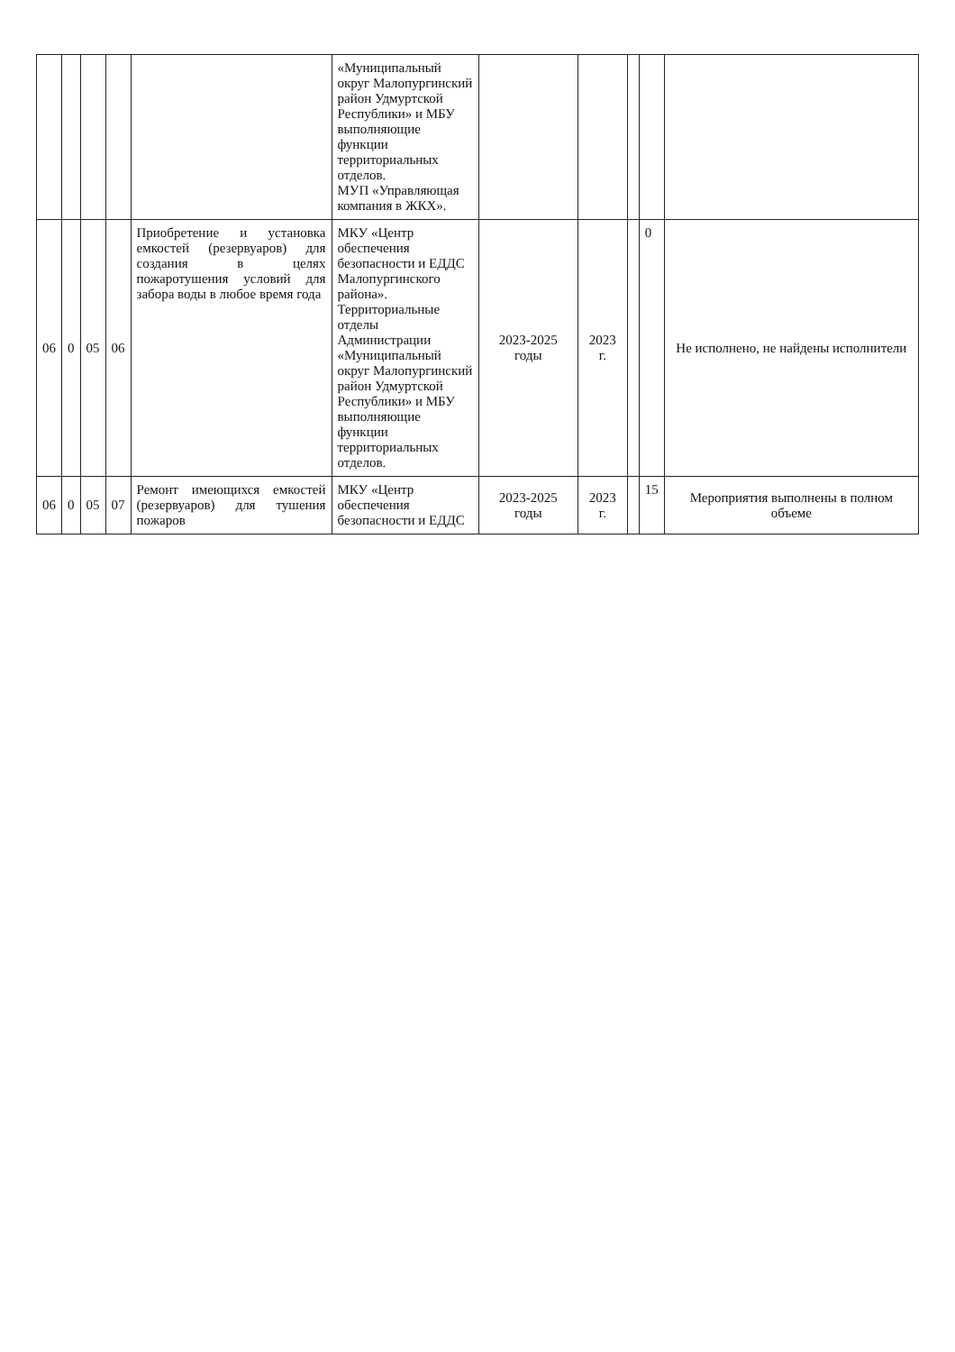| | | | | | «Муниципальный округ Малопургинский район Удмуртской Республики» и МБУ выполняющие функции территориальных отделов. МУП «Управляющая компания в ЖКХ». | | | | | |
| 06 | 0 | 05 | 06 | Приобретение и установка емкостей (резервуаров) для создания в целях пожаротушения условий для забора воды в любое время года | МКУ «Центр обеспечения безопасности и ЕДДС Малопургинского района». Территориальные отделы Администрации «Муниципальный округ Малопургинский район Удмуртской Республики» и МБУ выполняющие функции территориальных отделов. | 2023-2025 годы | 2023 г. | | 0 | Не исполнено, не найдены исполнители |
| 06 | 0 | 05 | 07 | Ремонт имеющихся емкостей (резервуаров) для тушения пожаров | МКУ «Центр обеспечения безопасности и ЕДДС | 2023-2025 годы | 2023 г. | | 15 | Мероприятия выполнены в полном объеме |